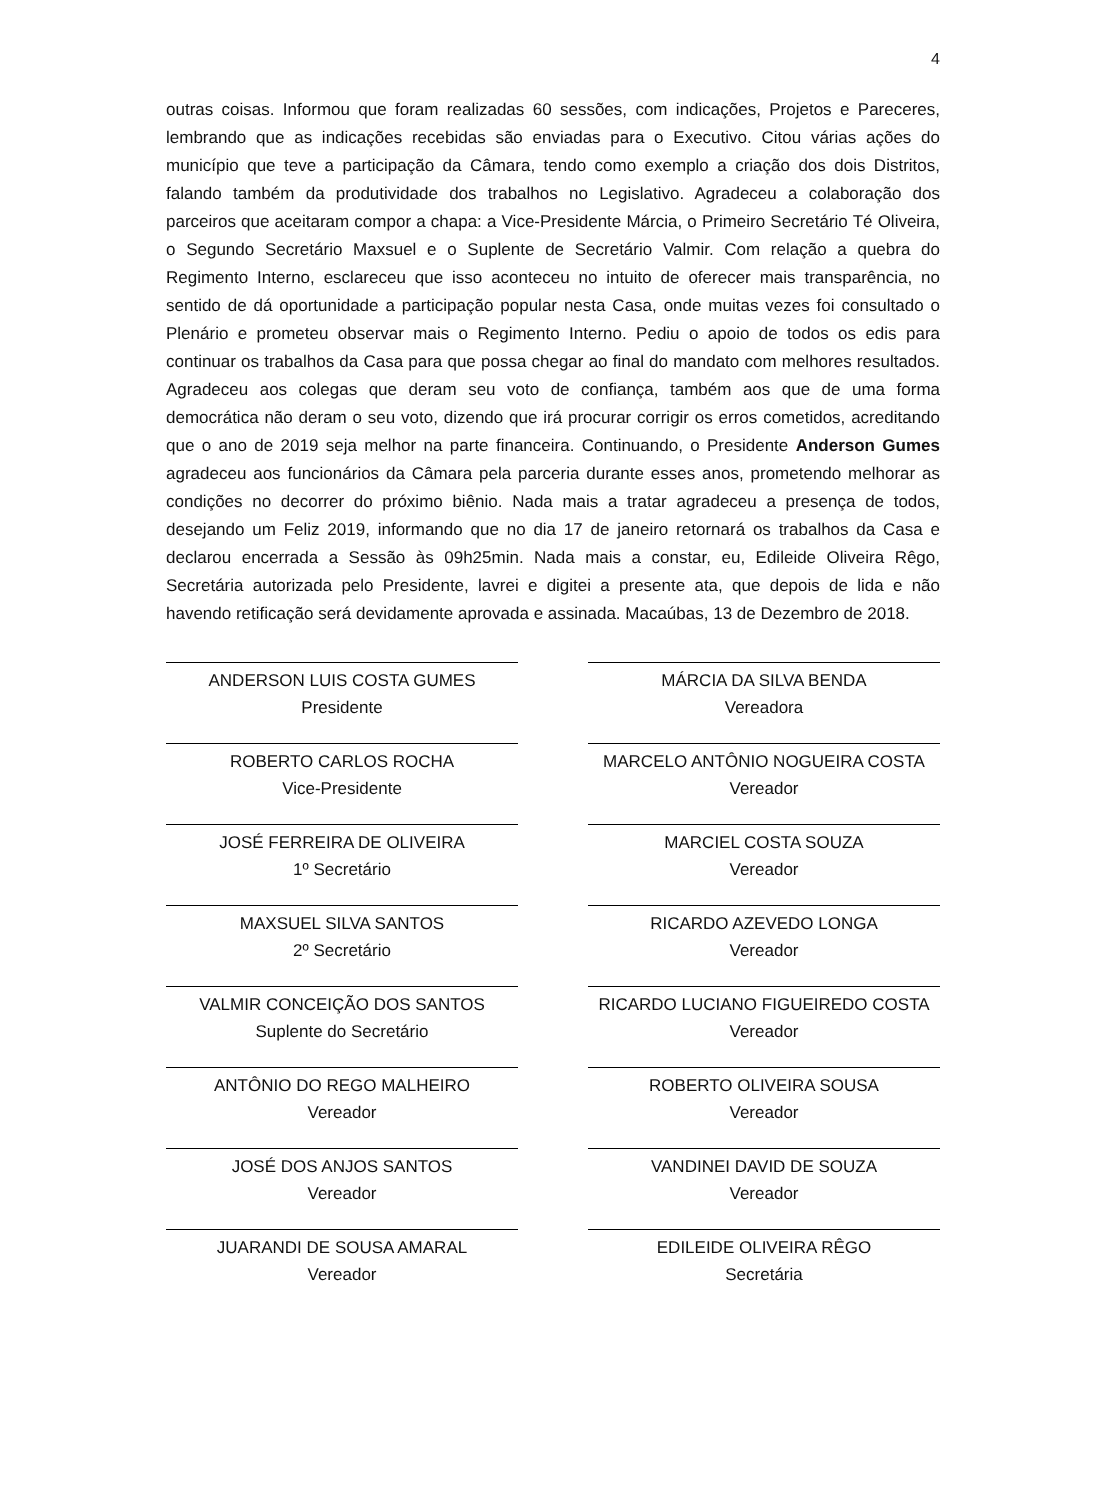4
outras coisas. Informou que foram realizadas 60 sessões, com indicações, Projetos e Pareceres, lembrando que as indicações recebidas são enviadas para o Executivo. Citou várias ações do município que teve a participação da Câmara, tendo como exemplo a criação dos dois Distritos, falando também da produtividade dos trabalhos no Legislativo. Agradeceu a colaboração dos parceiros que aceitaram compor a chapa: a Vice-Presidente Márcia, o Primeiro Secretário Té Oliveira, o Segundo Secretário Maxsuel e o Suplente de Secretário Valmir. Com relação a quebra do Regimento Interno, esclareceu que isso aconteceu no intuito de oferecer mais transparência, no sentido de dá oportunidade a participação popular nesta Casa, onde muitas vezes foi consultado o Plenário e prometeu observar mais o Regimento Interno. Pediu o apoio de todos os edis para continuar os trabalhos da Casa para que possa chegar ao final do mandato com melhores resultados. Agradeceu aos colegas que deram seu voto de confiança, também aos que de uma forma democrática não deram o seu voto, dizendo que irá procurar corrigir os erros cometidos, acreditando que o ano de 2019 seja melhor na parte financeira. Continuando, o Presidente Anderson Gumes agradeceu aos funcionários da Câmara pela parceria durante esses anos, prometendo melhorar as condições no decorrer do próximo biênio. Nada mais a tratar agradeceu a presença de todos, desejando um Feliz 2019, informando que no dia 17 de janeiro retornará os trabalhos da Casa e declarou encerrada a Sessão às 09h25min. Nada mais a constar, eu, Edileide Oliveira Rêgo, Secretária autorizada pelo Presidente, lavrei e digitei a presente ata, que depois de lida e não havendo retificação será devidamente aprovada e assinada. Macaúbas, 13 de Dezembro de 2018.
ANDERSON LUIS COSTA GUMES
Presidente
ROBERTO CARLOS ROCHA
Vice-Presidente
JOSÉ FERREIRA DE OLIVEIRA
1º Secretário
MAXSUEL SILVA SANTOS
2º Secretário
VALMIR CONCEIÇÃO DOS SANTOS
Suplente do Secretário
ANTÔNIO DO REGO MALHEIRO
Vereador
JOSÉ DOS ANJOS SANTOS
Vereador
JUARANDI DE SOUSA AMARAL
Vereador
MÁRCIA DA SILVA BENDA
Vereadora
MARCELO ANTÔNIO NOGUEIRA COSTA
Vereador
MARCIEL COSTA SOUZA
Vereador
RICARDO AZEVEDO LONGA
Vereador
RICARDO LUCIANO FIGUEIREDO COSTA
Vereador
ROBERTO OLIVEIRA SOUSA
Vereador
VANDINEI DAVID DE SOUZA
Vereador
EDILEIDE OLIVEIRA RÊGO
Secretária